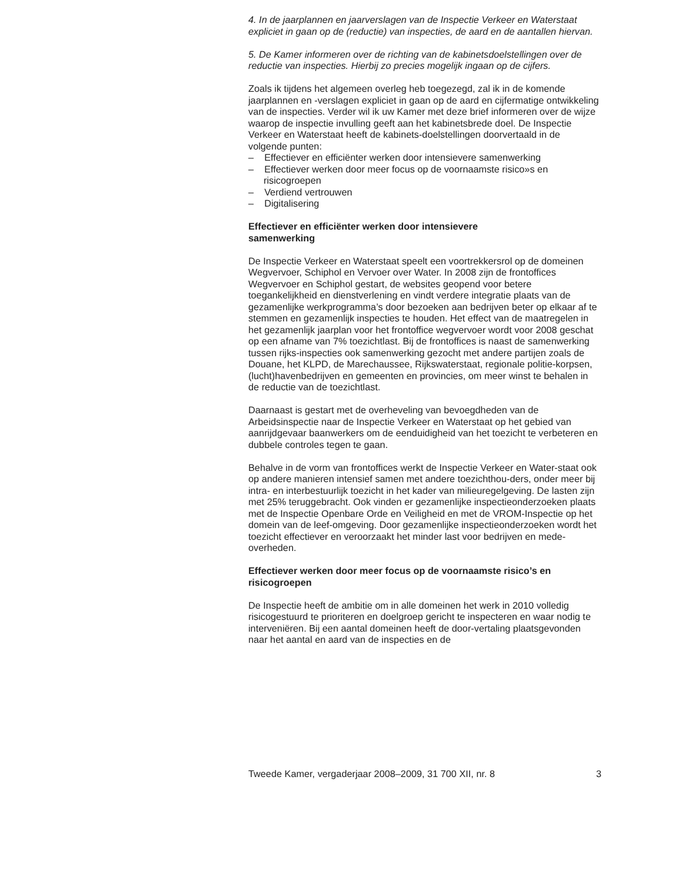4. In de jaarplannen en jaarverslagen van de Inspectie Verkeer en Waterstaat expliciet in gaan op de (reductie) van inspecties, de aard en de aantallen hiervan.
5. De Kamer informeren over de richting van de kabinetsdoelstellingen over de reductie van inspecties. Hierbij zo precies mogelijk ingaan op de cijfers.
Zoals ik tijdens het algemeen overleg heb toegezegd, zal ik in de komende jaarplannen en -verslagen expliciet in gaan op de aard en cijfermatige ontwikkeling van de inspecties. Verder wil ik uw Kamer met deze brief informeren over de wijze waarop de inspectie invulling geeft aan het kabinetsbrede doel. De Inspectie Verkeer en Waterstaat heeft de kabinets-doelstellingen doorvertaald in de volgende punten:
– Effectiever en efficiënter werken door intensievere samenwerking
– Effectiever werken door meer focus op de voornaamste risico»s en risicogroepen
– Verdiend vertrouwen
– Digitalisering
Effectiever en efficiënter werken door intensievere
samenwerking
De Inspectie Verkeer en Waterstaat speelt een voortrekkersrol op de domeinen Wegvervoer, Schiphol en Vervoer over Water. In 2008 zijn de frontoffices Wegvervoer en Schiphol gestart, de websites geopend voor betere toegankelijkheid en dienstverlening en vindt verdere integratie plaats van de gezamenlijke werkprogramma’s door bezoeken aan bedrijven beter op elkaar af te stemmen en gezamenlijk inspecties te houden. Het effect van de maatregelen in het gezamenlijk jaarplan voor het frontoffice wegvervoer wordt voor 2008 geschat op een afname van 7% toezichtlast. Bij de frontoffices is naast de samenwerking tussen rijks-inspecties ook samenwerking gezocht met andere partijen zoals de Douane, het KLPD, de Marechaussee, Rijkswaterstaat, regionale politie-korpsen, (lucht)havenbedrijven en gemeenten en provincies, om meer winst te behalen in de reductie van de toezichtlast.
Daarnaast is gestart met de overheveling van bevoegdheden van de Arbeidsinspectie naar de Inspectie Verkeer en Waterstaat op het gebied van aanrijdgevaar baanwerkers om de eenduidigheid van het toezicht te verbeteren en dubbele controles tegen te gaan.
Behalve in de vorm van frontoffices werkt de Inspectie Verkeer en Water-staat ook op andere manieren intensief samen met andere toezichthou-ders, onder meer bij intra- en interbestuurlijk toezicht in het kader van milieuregelgeving. De lasten zijn met 25% teruggebracht. Ook vinden er gezamenlijke inspectieonderzoeken plaats met de Inspectie Openbare Orde en Veiligheid en met de VROM-Inspectie op het domein van de leef-omgeving. Door gezamenlijke inspectieonderzoeken wordt het toezicht effectiever en veroorzaakt het minder last voor bedrijven en mede-overheden.
Effectiever werken door meer focus op de voornaamste risico’s en risicogroepen
De Inspectie heeft de ambitie om in alle domeinen het werk in 2010 volledig risicogestuurd te prioriteren en doelgroep gericht te inspecteren en waar nodig te interveniëren. Bij een aantal domeinen heeft de door-vertaling plaatsgevonden naar het aantal en aard van de inspecties en de
Tweede Kamer, vergaderjaar 2008–2009, 31 700 XII, nr. 8 3